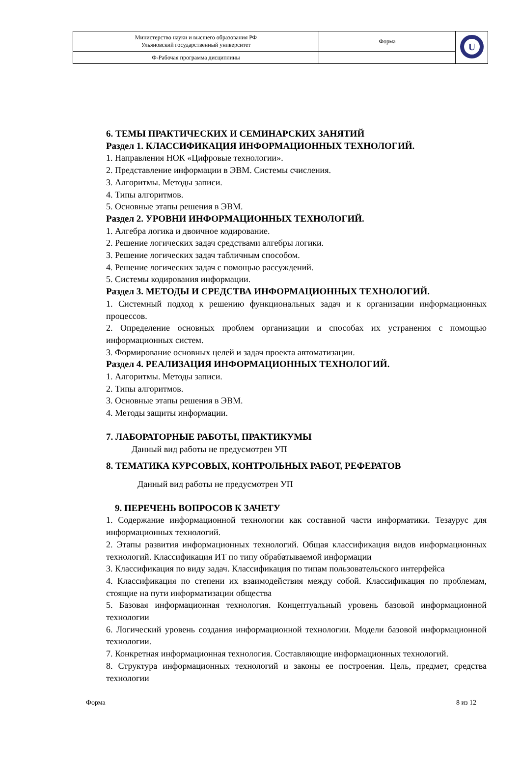| Министерство науки и высшего образования РФ Ульяновский государственный университет | Форма | U |
| Ф-Рабочая программа дисциплины | | |
6. ТЕМЫ ПРАКТИЧЕСКИХ И СЕМИНАРСКИХ ЗАНЯТИЙ
Раздел 1. КЛАССИФИКАЦИЯ ИНФОРМАЦИОННЫХ ТЕХНОЛОГИЙ.
1. Направления НОК «Цифровые технологии».
2. Представление информации в ЭВМ. Системы счисления.
3. Алгоритмы. Методы записи.
4. Типы алгоритмов.
5. Основные этапы решения в ЭВМ.
Раздел 2. УРОВНИ ИНФОРМАЦИОННЫХ ТЕХНОЛОГИЙ.
1. Алгебра логика и двоичное кодирование.
2. Решение логических задач средствами алгебры логики.
3. Решение логических задач табличным способом.
4. Решение логических задач с помощью рассуждений.
5. Системы кодирования информации.
Раздел 3. МЕТОДЫ И СРЕДСТВА ИНФОРМАЦИОННЫХ ТЕХНОЛОГИЙ.
1. Системный подход к решению функциональных задач и к организации информационных процессов.
2. Определение основных проблем организации и способах их устранения с помощью информационных систем.
3. Формирование основных целей и задач проекта автоматизации.
Раздел 4. РЕАЛИЗАЦИЯ ИНФОРМАЦИОННЫХ ТЕХНОЛОГИЙ.
1. Алгоритмы. Методы записи.
2. Типы алгоритмов.
3. Основные этапы решения в ЭВМ.
4. Методы защиты информации.
7. ЛАБОРАТОРНЫЕ РАБОТЫ, ПРАКТИКУМЫ
Данный вид работы не предусмотрен УП
8. ТЕМАТИКА КУРСОВЫХ, КОНТРОЛЬНЫХ РАБОТ, РЕФЕРАТОВ
Данный вид работы не предусмотрен УП
9. ПЕРЕЧЕНЬ ВОПРОСОВ К ЗАЧЕТУ
1. Содержание информационной технологии как составной части информатики. Тезаурус для информационных технологий.
2. Этапы развития информационных технологий. Общая классификация видов информационных технологий. Классификация ИТ по типу обрабатываемой информации
3. Классификация по виду задач. Классификация по типам пользовательского интерфейса
4. Классификация по степени их взаимодействия между собой. Классификация по проблемам, стоящие на пути информатизации общества
5. Базовая информационная технология. Концептуальный уровень базовой информационной технологии
6. Логический уровень создания информационной технологии. Модели базовой информационной технологии.
7. Конкретная информационная технология. Составляющие информационных технологий.
8. Структура информационных технологий и законы ее построения. Цель, предмет, средства технологии
Форма 8 из 12